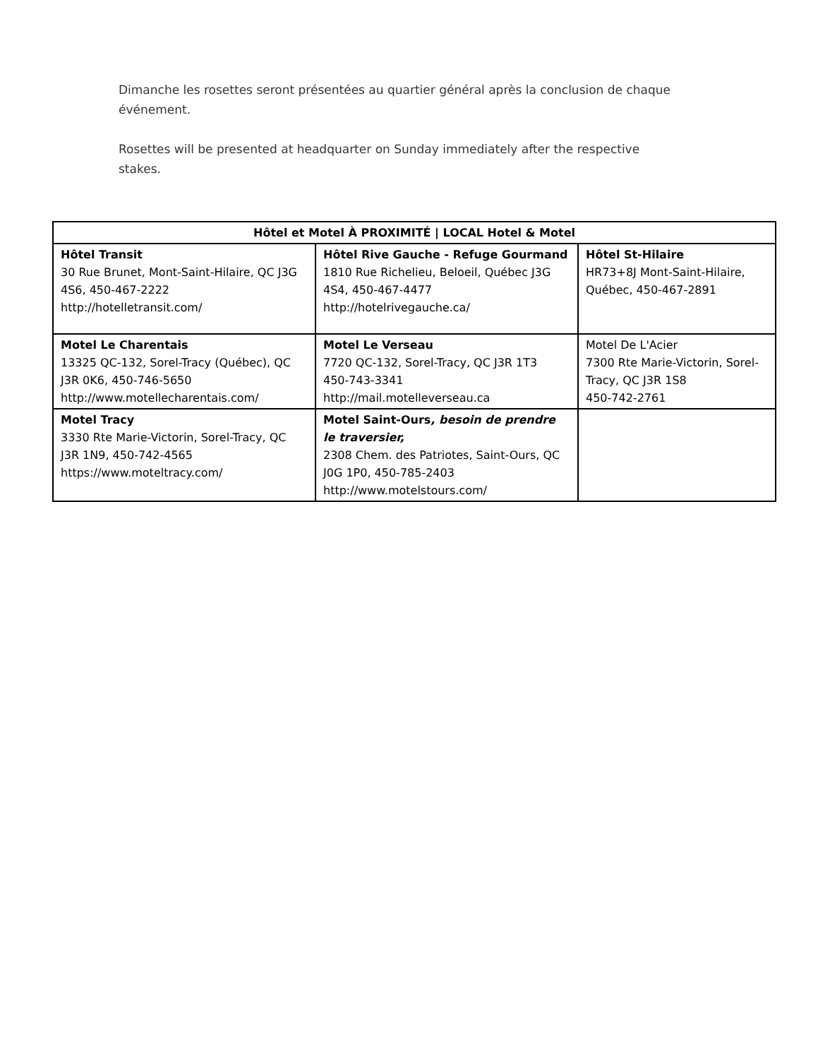Dimanche les rosettes seront présentées au quartier général après la conclusion de chaque événement.
Rosettes will be presented at headquarter on Sunday immediately after the respective stakes.
| Hôtel et Motel À PROXIMITÉ / LOCAL Hotel & Motel | | |
| --- | --- | --- |
| Hôtel Transit 30 Rue Brunet, Mont-Saint-Hilaire, QC J3G 4S6, 450-467-2222 http://hotelletransit.com/ | Hôtel Rive Gauche - Refuge Gourmand 1810 Rue Richelieu, Beloeil, Québec J3G 4S4, 450-467-4477 http://hotelrivegauche.ca/ | Hôtel St-Hilaire HR73+8J Mont-Saint-Hilaire, Québec, 450-467-2891 |
| Motel Le Charentais 13325 QC-132, Sorel-Tracy (Québec), QC J3R 0K6, 450-746-5650 http://www.motellecharentais.com/ | Motel Le Verseau 7720 QC-132, Sorel-Tracy, QC J3R 1T3 450-743-3341 http://mail.motelleverseau.ca | Motel De L'Acier 7300 Rte Marie-Victorin, Sorel-Tracy, QC J3R 1S8 450-742-2761 |
| Motel Tracy 3330 Rte Marie-Victorin, Sorel-Tracy, QC J3R 1N9, 450-742-4565 https://www.moteltracy.com/ | Motel Saint-Ours , besoin de prendre le traversier, 2308 Chem. des Patriotes, Saint-Ours, QC J0G 1P0, 450-785-2403 http://www.motelstours.com/ | |